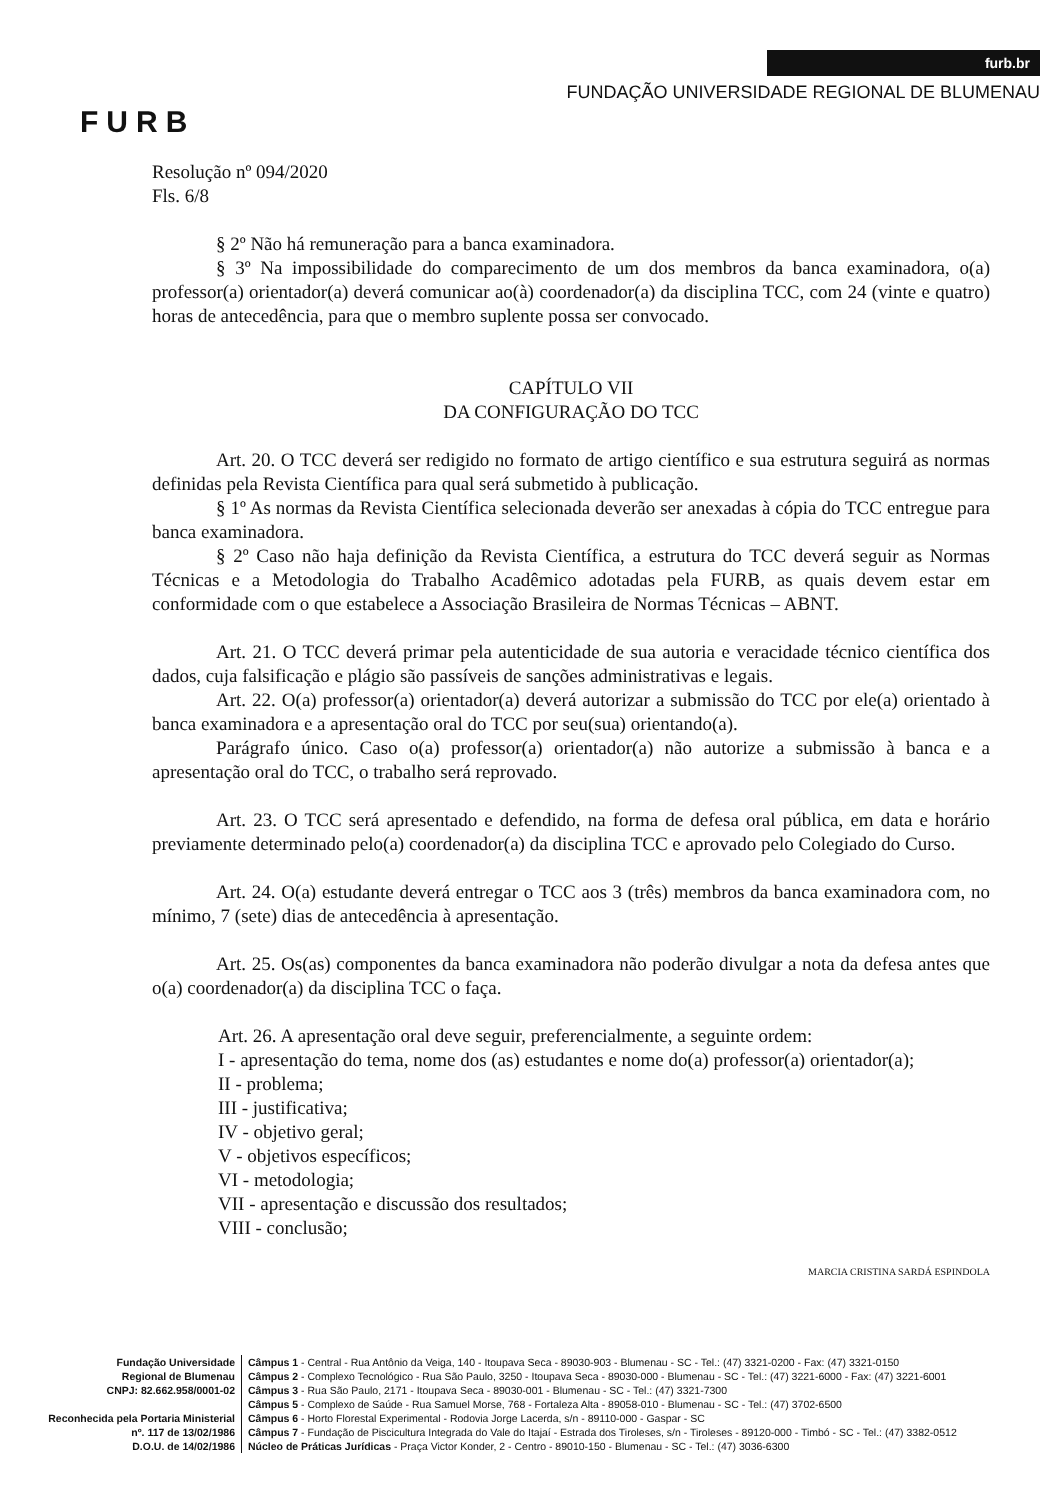FURB
furb.br
FUNDAÇÃO UNIVERSIDADE REGIONAL DE BLUMENAU
Resolução nº 094/2020
Fls. 6/8
§ 2º Não há remuneração para a banca examinadora.
§ 3º Na impossibilidade do comparecimento de um dos membros da banca examinadora, o(a) professor(a) orientador(a) deverá comunicar ao(à) coordenador(a) da disciplina TCC, com 24 (vinte e quatro) horas de antecedência, para que o membro suplente possa ser convocado.
CAPÍTULO VII
DA CONFIGURAÇÃO DO TCC
Art. 20. O TCC deverá ser redigido no formato de artigo científico e sua estrutura seguirá as normas definidas pela Revista Científica para qual será submetido à publicação.
§ 1º As normas da Revista Científica selecionada deverão ser anexadas à cópia do TCC entregue para banca examinadora.
§ 2º Caso não haja definição da Revista Científica, a estrutura do TCC deverá seguir as Normas Técnicas e a Metodologia do Trabalho Acadêmico adotadas pela FURB, as quais devem estar em conformidade com o que estabelece a Associação Brasileira de Normas Técnicas – ABNT.
Art. 21. O TCC deverá primar pela autenticidade de sua autoria e veracidade técnico científica dos dados, cuja falsificação e plágio são passíveis de sanções administrativas e legais.
Art. 22. O(a) professor(a) orientador(a) deverá autorizar a submissão do TCC por ele(a) orientado à banca examinadora e a apresentação oral do TCC por seu(sua) orientando(a).
Parágrafo único. Caso o(a) professor(a) orientador(a) não autorize a submissão à banca e a apresentação oral do TCC, o trabalho será reprovado.
Art. 23. O TCC será apresentado e defendido, na forma de defesa oral pública, em data e horário previamente determinado pelo(a) coordenador(a) da disciplina TCC e aprovado pelo Colegiado do Curso.
Art. 24. O(a) estudante deverá entregar o TCC aos 3 (três) membros da banca examinadora com, no mínimo, 7 (sete) dias de antecedência à apresentação.
Art. 25. Os(as) componentes da banca examinadora não poderão divulgar a nota da defesa antes que o(a) coordenador(a) da disciplina TCC o faça.
Art. 26. A apresentação oral deve seguir, preferencialmente, a seguinte ordem:
I - apresentação do tema, nome dos (as) estudantes e nome do(a) professor(a) orientador(a);
II - problema;
III - justificativa;
IV - objetivo geral;
V - objetivos específicos;
VI - metodologia;
VII - apresentação e discussão dos resultados;
VIII - conclusão;
MARCIA CRISTINA SARDÁ ESPINDOLA
Fundação Universidade
Regional de Blumenau
CNPJ: 82.662.958/0001-02
Reconhecida pela Portaria Ministerial
nº. 117 de 13/02/1986
D.O.U. de 14/02/1986
Câmpus 1 - Central - Rua Antônio da Veiga, 140 - Itoupava Seca - 89030-903 - Blumenau - SC - Tel.: (47) 3321-0200 - Fax: (47) 3321-0150
Câmpus 2 - Complexo Tecnológico - Rua São Paulo, 3250 - Itoupava Seca - 89030-000 - Blumenau - SC - Tel.: (47) 3221-6000 - Fax: (47) 3221-6001
Câmpus 3 - Rua São Paulo, 2171 - Itoupava Seca - 89030-001 - Blumenau - SC - Tel.: (47) 3321-7300
Câmpus 5 - Complexo de Saúde - Rua Samuel Morse, 768 - Fortaleza Alta - 89058-010 - Blumenau - SC - Tel.: (47) 3702-6500
Câmpus 6 - Horto Florestal Experimental - Rodovia Jorge Lacerda, s/n - 89110-000 - Gaspar - SC
Câmpus 7 - Fundação de Piscicultura Integrada do Vale do Itajaí - Estrada dos Tiroleses, s/n - Tiroleses - 89120-000 - Timbó - SC - Tel.: (47) 3382-0512
Núcleo de Práticas Jurídicas - Praça Victor Konder, 2 - Centro - 89010-150 - Blumenau - SC - Tel.: (47) 3036-6300